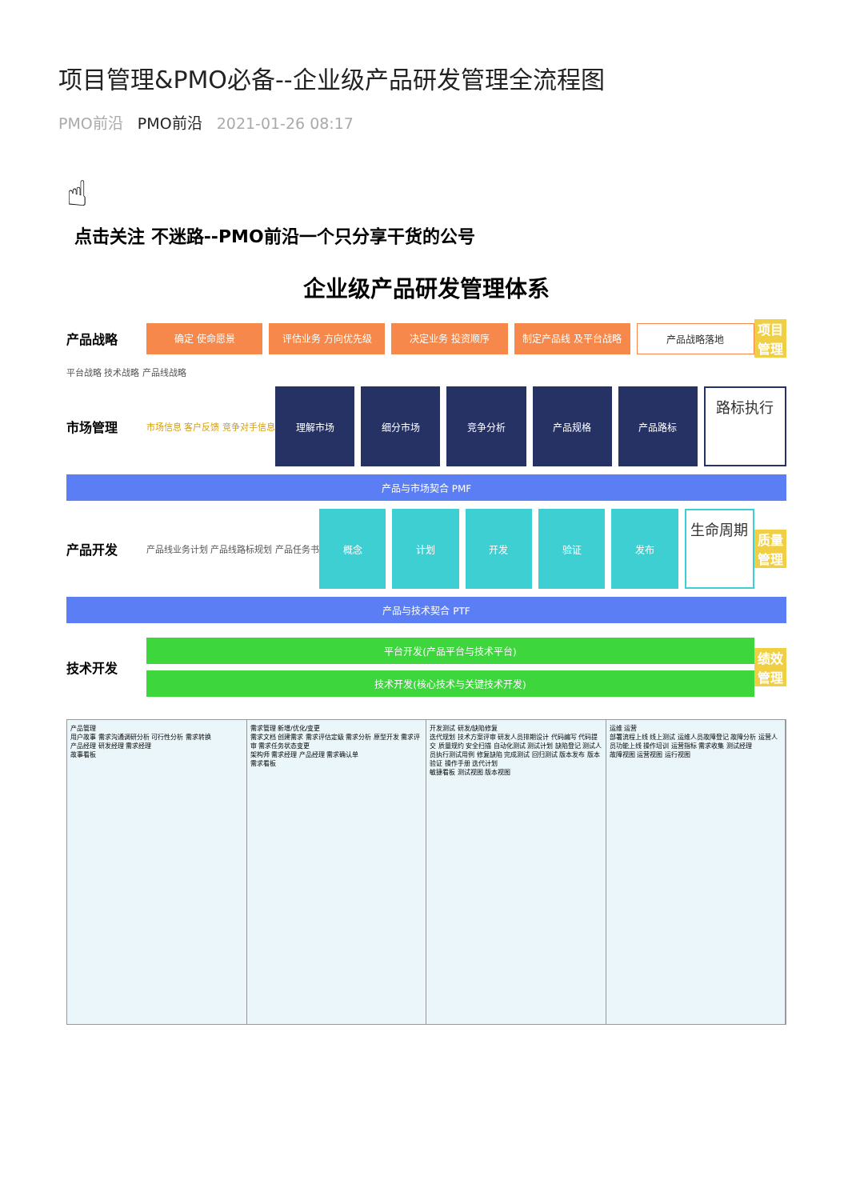项目管理&PMO必备--企业级产品研发管理全流程图
PMO前沿 PMO前沿 2021-01-26 08:17
☝
点击关注 不迷路--PMO前沿一个只分享干货的公号
企业级产品研发管理体系
产品战略
确定 使命愿景 评估业务 方向优先级 决定业务 投资顺序 制定产品线 及平台战略 产品战略落地
项目管理
平台战略 技术战略 产品线战略
市场管理
市场信息 客户反馈 竞争对手信息
理解市场 细分市场 竞争分析 产品规格 产品路标
路标执行
产品与市场契合 PMF
产品开发
产品线业务计划 产品线路标规划 产品任务书
概念 计划 开发 验证 发布
生命周期
质量管理
产品与技术契合 PTF
技术开发
平台开发(产品平台与技术平台)
技术开发(核心技术与关键技术开发)
绩效管理
产品管理
用户故事 需求沟通调研分析 可行性分析 需求转换
产品经理 研发经理 需求经理
故事看板
需求管理 新增/优化/变更
需求文档 创建需求 需求评估定级 需求分析 原型开发 需求评审 需求任务状态变更
架构师 需求经理 产品经理 需求确认单
需求看板
开发测试 研发/缺陷修复
迭代规划 技术方案评审 研发人员排期设计 代码编写 代码提交 质量规约 安全扫描 自动化测试 测试计划 缺陷登记 测试人员执行测试用例 修复缺陷 完成测试 回归测试 版本发布 版本验证 操作手册 迭代计划
敏捷看板 测试视图 版本视图
运维 运营
部署流程上线 线上测试 运维人员故障登记 故障分析 运营人员功能上线 操作培训 运营指标 需求收集 测试经理
故障视图 运营视图 运行视图